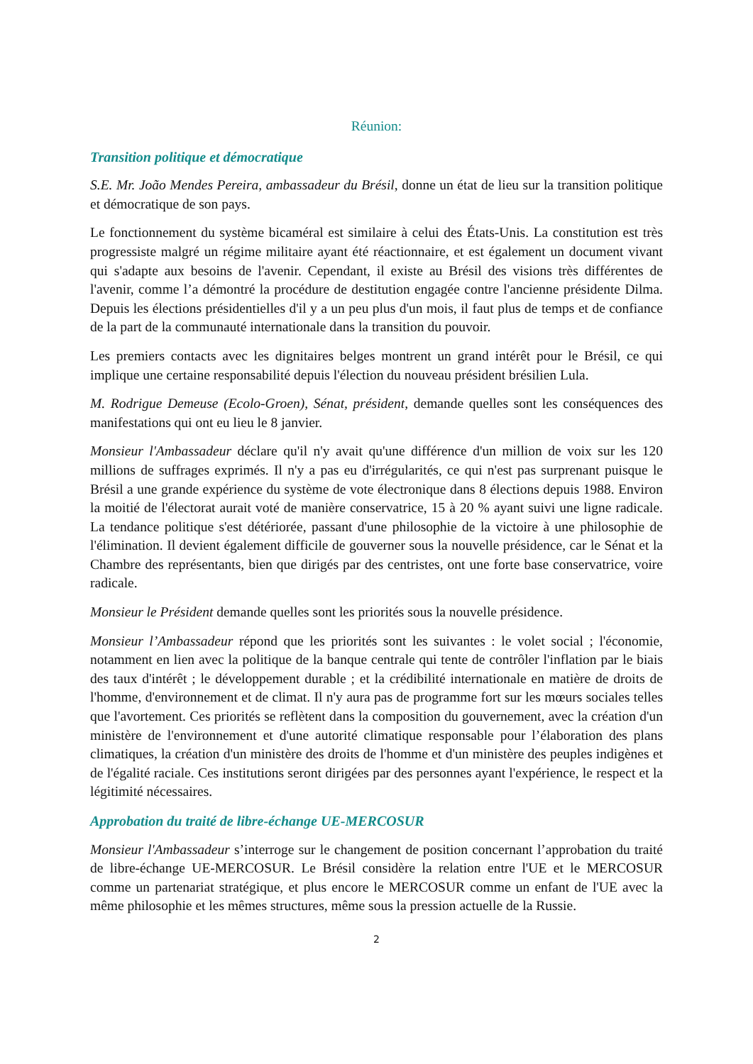Réunion:
Transition politique et démocratique
S.E. Mr. João Mendes Pereira, ambassadeur du Brésil, donne un état de lieu sur la transition politique et démocratique de son pays.
Le fonctionnement du système bicaméral est similaire à celui des États-Unis. La constitution est très progressiste malgré un régime militaire ayant été réactionnaire, et est également un document vivant qui s'adapte aux besoins de l'avenir. Cependant, il existe au Brésil des visions très différentes de l'avenir, comme l’a démontré la procédure de destitution engagée contre l'ancienne présidente Dilma. Depuis les élections présidentielles d'il y a un peu plus d'un mois, il faut plus de temps et de confiance de la part de la communauté internationale dans la transition du pouvoir.
Les premiers contacts avec les dignitaires belges montrent un grand intérêt pour le Brésil, ce qui implique une certaine responsabilité depuis l'élection du nouveau président brésilien Lula.
M. Rodrigue Demeuse (Ecolo-Groen), Sénat, président, demande quelles sont les conséquences des manifestations qui ont eu lieu le 8 janvier.
Monsieur l'Ambassadeur déclare qu'il n'y avait qu'une différence d'un million de voix sur les 120 millions de suffrages exprimés. Il n'y a pas eu d'irrégularités, ce qui n'est pas surprenant puisque le Brésil a une grande expérience du système de vote électronique dans 8 élections depuis 1988. Environ la moitié de l'électorat aurait voté de manière conservatrice, 15 à 20 % ayant suivi une ligne radicale. La tendance politique s'est détériorée, passant d'une philosophie de la victoire à une philosophie de l'élimination. Il devient également difficile de gouverner sous la nouvelle présidence, car le Sénat et la Chambre des représentants, bien que dirigés par des centristes, ont une forte base conservatrice, voire radicale.
Monsieur le Président demande quelles sont les priorités sous la nouvelle présidence.
Monsieur l’Ambassadeur répond que les priorités sont les suivantes : le volet social ; l'économie, notamment en lien avec la politique de la banque centrale qui tente de contrôler l'inflation par le biais des taux d'intérêt ; le développement durable ; et la crédibilité internationale en matière de droits de l'homme, d'environnement et de climat. Il n'y aura pas de programme fort sur les mœurs sociales telles que l'avortement. Ces priorités se reflètent dans la composition du gouvernement, avec la création d'un ministère de l'environnement et d'une autorité climatique responsable pour l’élaboration des plans climatiques, la création d'un ministère des droits de l'homme et d'un ministère des peuples indigènes et de l'égalité raciale. Ces institutions seront dirigées par des personnes ayant l'expérience, le respect et la légitimité nécessaires.
Approbation du traité de libre-échange UE-MERCOSUR
Monsieur l'Ambassadeur s’interroge sur le changement de position concernant l’approbation du traité de libre-échange UE-MERCOSUR. Le Brésil considère la relation entre l'UE et le MERCOSUR comme un partenariat stratégique, et plus encore le MERCOSUR comme un enfant de l'UE avec la même philosophie et les mêmes structures, même sous la pression actuelle de la Russie.
2